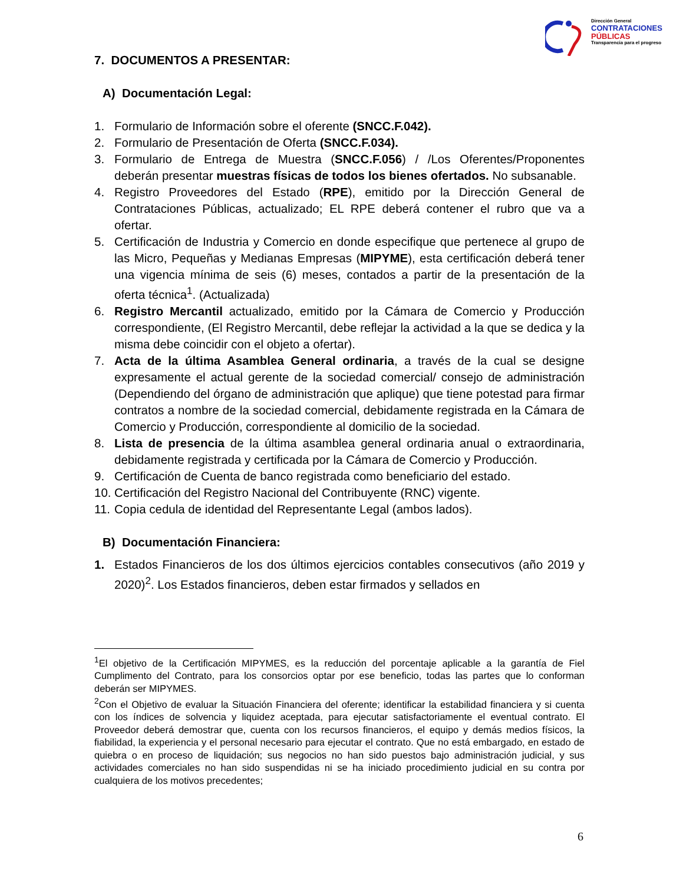Dirección General
CONTRATACIONES
PÚBLICAS
Transparencia para el progreso
7. DOCUMENTOS A PRESENTAR:
A) Documentación Legal:
1. Formulario de Información sobre el oferente (SNCC.F.042).
2. Formulario de Presentación de Oferta (SNCC.F.034).
3. Formulario de Entrega de Muestra (SNCC.F.056) / /Los Oferentes/Proponentes deberán presentar muestras físicas de todos los bienes ofertados. No subsanable.
4. Registro Proveedores del Estado (RPE), emitido por la Dirección General de Contrataciones Públicas, actualizado; EL RPE deberá contener el rubro que va a ofertar.
5. Certificación de Industria y Comercio en donde especifique que pertenece al grupo de las Micro, Pequeñas y Medianas Empresas (MIPYME), esta certificación deberá tener una vigencia mínima de seis (6) meses, contados a partir de la presentación de la oferta técnica<sup>1</sup>. (Actualizada)
6. Registro Mercantil actualizado, emitido por la Cámara de Comercio y Producción correspondiente, (El Registro Mercantil, debe reflejar la actividad a la que se dedica y la misma debe coincidir con el objeto a ofertar).
7. Acta de la última Asamblea General ordinaria, a través de la cual se designe expresamente el actual gerente de la sociedad comercial/ consejo de administración (Dependiendo del órgano de administración que aplique) que tiene potestad para firmar contratos a nombre de la sociedad comercial, debidamente registrada en la Cámara de Comercio y Producción, correspondiente al domicilio de la sociedad.
8. Lista de presencia de la última asamblea general ordinaria anual o extraordinaria, debidamente registrada y certificada por la Cámara de Comercio y Producción.
9. Certificación de Cuenta de banco registrada como beneficiario del estado.
10. Certificación del Registro Nacional del Contribuyente (RNC) vigente.
11. Copia cedula de identidad del Representante Legal (ambos lados).
B) Documentación Financiera:
1. Estados Financieros de los dos últimos ejercicios contables consecutivos (año 2019 y 2020)<sup>2</sup>. Los Estados financieros, deben estar firmados y sellados en
<sup>1</sup> El objetivo de la Certificación MIPYMES, es la reducción del porcentaje aplicable a la garantía de Fiel Cumplimento del Contrato, para los consorcios optar por ese beneficio, todas las partes que lo conforman deberán ser MIPYMES.
<sup>2</sup> Con el Objetivo de evaluar la Situación Financiera del oferente; identificar la estabilidad financiera y si cuenta con los índices de solvencia y liquidez aceptada, para ejecutar satisfactoriamente el eventual contrato. El Proveedor deberá demostrar que, cuenta con los recursos financieros, el equipo y demás medios físicos, la fiabilidad, la experiencia y el personal necesario para ejecutar el contrato. Que no está embargado, en estado de quiebra o en proceso de liquidación; sus negocios no han sido puestos bajo administración judicial, y sus actividades comerciales no han sido suspendidas ni se ha iniciado procedimiento judicial en su contra por cualquiera de los motivos precedentes;
6